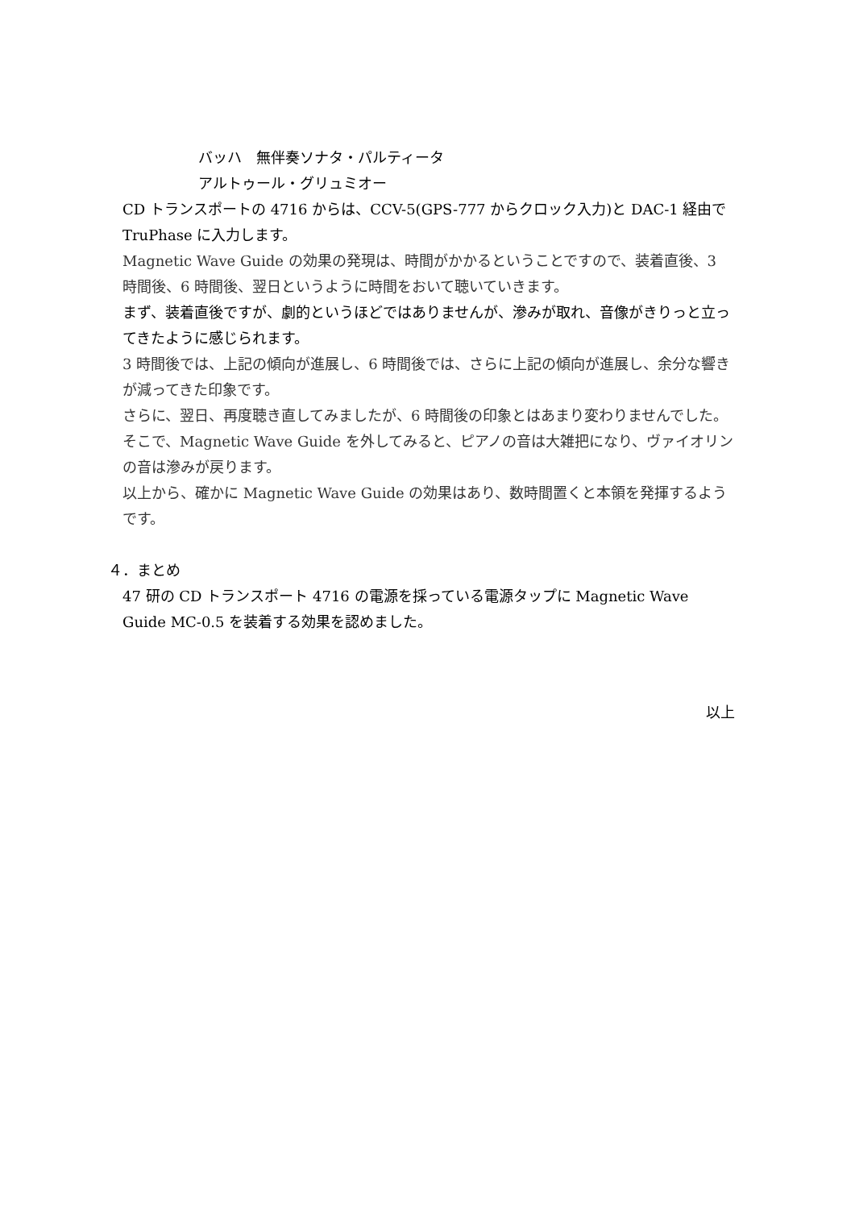バッハ　無伴奏ソナタ・パルティータ
アルトゥール・グリュミオー
CD トランスポートの 4716 からは、CCV-5(GPS-777 からクロック入力)と DAC-1 経由で TruPhase に入力します。
Magnetic Wave Guide の効果の発現は、時間がかかるということですので、装着直後、3 時間後、6 時間後、翌日というように時間をおいて聴いていきます。
まず、装着直後ですが、劇的というほどではありませんが、滲みが取れ、音像がきりっと立ってきたように感じられます。
3 時間後では、上記の傾向が進展し、6 時間後では、さらに上記の傾向が進展し、余分な響きが減ってきた印象です。
さらに、翌日、再度聴き直してみましたが、6 時間後の印象とはあまり変わりませんでした。そこで、Magnetic Wave Guide を外してみると、ピアノの音は大雑把になり、ヴァイオリンの音は滲みが戻ります。
以上から、確かに Magnetic Wave Guide の効果はあり、数時間置くと本領を発揮するようです。
４．まとめ
47 研の CD トランスポート 4716 の電源を採っている電源タップに Magnetic Wave Guide MC-0.5 を装着する効果を認めました。
以上